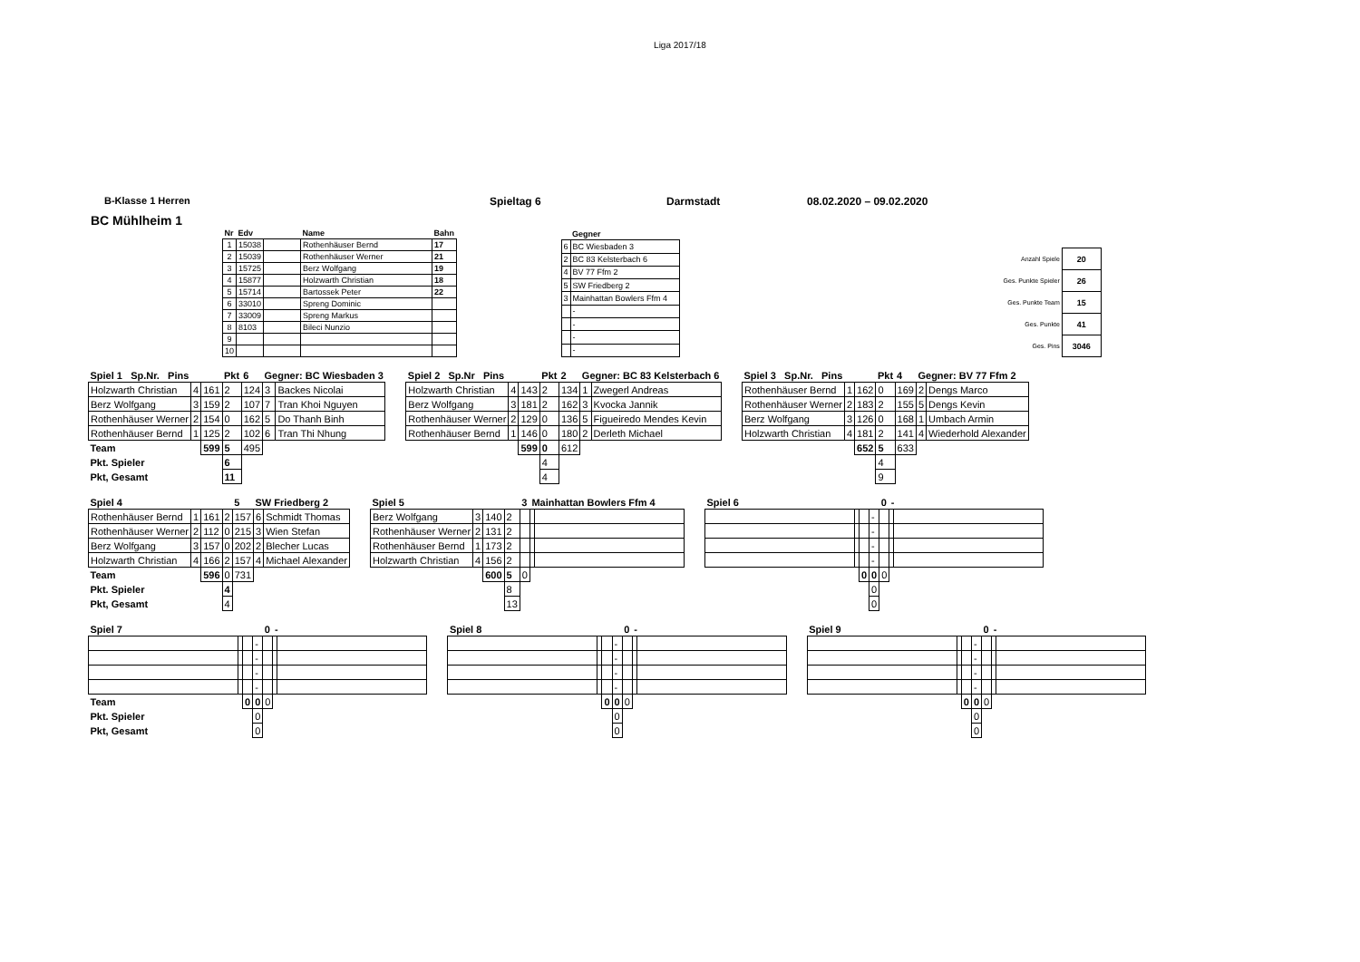Liga 2017/18
B-Klasse 1 Herren Spieltag 6 Darmstadt 08.02.2020 – 09.02.2020
BC Mühlheim 1
| Nr | Edv | | Name | Bahn |
| 1 | 15038 | | Rothenhäuser Bernd | 17 |
| 2 | 15039 | | Rothenhäuser Werner | 21 |
| 3 | 15725 | | Berz Wolfgang | 19 |
| 4 | 15877 | | Holzwarth Christian | 18 |
| 5 | 15714 | | Bartossek Peter | 22 |
| 6 | 33010 | | Spreng Dominic | |
| 7 | 33009 | | Spreng Markus | |
| 8 | 8103 | | Bileci Nunzio | |
| 9 | | | | |
| 10 | | | | |
| | Gegner |
| 6 | BC Wiesbaden 3 |
| 2 | BC 83 Kelsterbach 6 |
| 4 | BV 77 Ffm 2 |
| 5 | SW Friedberg 2 |
| 3 | Mainhattan Bowlers Ffm 4 |
| | - |
| | - |
| | - |
| | - |
| Anzahl Spiele | 20 |
| Ges. Punkte Spieler | 26 |
| Ges. Punkte Team | 15 |
| Ges. Punkte | 41 |
| Ges. Pins | 3046 |
| Spiel 1 Sp.Nr. Pins | | | Pkt | 6 | Gegner: BC Wiesbaden 3 | |
| Holzwarth Christian | 4 | 161 | 2 | 124 | 3 | Backes Nicolai |
| Berz Wolfgang | 3 | 159 | 2 | 107 | 7 | Tran Khoi Nguyen |
| Rothenhäuser Werner | 2 | 154 | 0 | 162 | 5 | Do Thanh Binh |
| Rothenhäuser Bernd | 1 | 125 | 2 | 102 | 6 | Tran Thi Nhung |
| Team | | 599 | 5 | 495 | | |
| Pkt. Spieler | | | 6 | | | |
| Pkt, Gesamt | | | 11 | | | |
| Spiel 2 Sp.Nr Pins | | | Pkt | 2 | Gegner: BC 83 Kelsterbach 6 | |
| Holzwarth Christian | 4 | 143 | 2 | 134 | 1 | Zwegerl Andreas |
| Berz Wolfgang | 3 | 181 | 2 | 162 | 3 | Kvocka Jannik |
| Rothenhäuser Werner | 2 | 129 | 0 | 136 | 5 | Figueiredo Mendes Kevin |
| Rothenhäuser Bernd | 1 | 146 | 0 | 180 | 2 | Derleth Michael |
| | | 599 | 0 | 612 | | |
| | | | 4 | | | |
| | | | 4 | | | |
| Spiel 3 Sp.Nr. Pins | | | Pkt | 4 | Gegner: BV 77 Ffm 2 | |
| Rothenhäuser Bernd | 1 | 162 | 0 | 169 | 2 | Dengs Marco |
| Rothenhäuser Werner | 2 | 183 | 2 | 155 | 5 | Dengs Kevin |
| Berz Wolfgang | 3 | 126 | 0 | 168 | 1 | Umbach Armin |
| Holzwarth Christian | 4 | 181 | 2 | 141 | 4 | Wiederhold Alexander |
| | | 652 | 5 | 633 | | |
| | | | 4 | | | |
| | | | 9 | | | |
| Spiel 4 | | | | 5 | SW Friedberg 2 | |
| Rothenhäuser Bernd | 1 | 161 | 2 | 157 | 6 | Schmidt Thomas |
| Rothenhäuser Werner | 2 | 112 | 0 | 215 | 3 | Wien Stefan |
| Berz Wolfgang | 3 | 157 | 0 | 202 | 2 | Blecher Lucas |
| Holzwarth Christian | 4 | 166 | 2 | 157 | 4 | Michael Alexander |
| Team | | 596 | 0 | 731 | | |
| Pkt. Spieler | | | 4 | | | |
| Pkt, Gesamt | | | 4 | | | |
| Spiel 5 | | | | 3 | Mainhattan Bowlers Ffm 4 | |
| Berz Wolfgang | 3 | 140 | 2 | | | |
| Rothenhäuser Werner | 2 | 131 | 2 | | | |
| Rothenhäuser Bernd | 1 | 173 | 2 | | | |
| Holzwarth Christian | 4 | 156 | 2 | | | |
| | | 600 | 5 | 0 | | |
| | | | 8 | | | |
| | | | 13 | | | |
| Spiel 6 | | | | 0 | - | |
| | | | - | | | |
| | | | - | | | |
| | | | - | | | |
| | | | - | | | |
| | | 0 | 0 | 0 | | |
| | | | 0 | | | |
| | | | 0 | | | |
| Spiel 7 | | | | 0 | - | |
| | | | - | | | |
| | | | - | | | |
| | | | - | | | |
| | | | - | | | |
| Team | | 0 | 0 | 0 | | |
| Pkt. Spieler | | | 0 | | | |
| Pkt, Gesamt | | | 0 | | | |
| Spiel 8 | | | | 0 | - | |
| | | | - | | | |
| | | | - | | | |
| | | | - | | | |
| | | | - | | | |
| | | 0 | 0 | 0 | | |
| | | | 0 | | | |
| | | | 0 | | | |
| Spiel 9 | | | | 0 | - | |
| | | | - | | | |
| | | | - | | | |
| | | | - | | | |
| | | | - | | | |
| | | 0 | 0 | 0 | | |
| | | | 0 | | | |
| | | | 0 | | | |